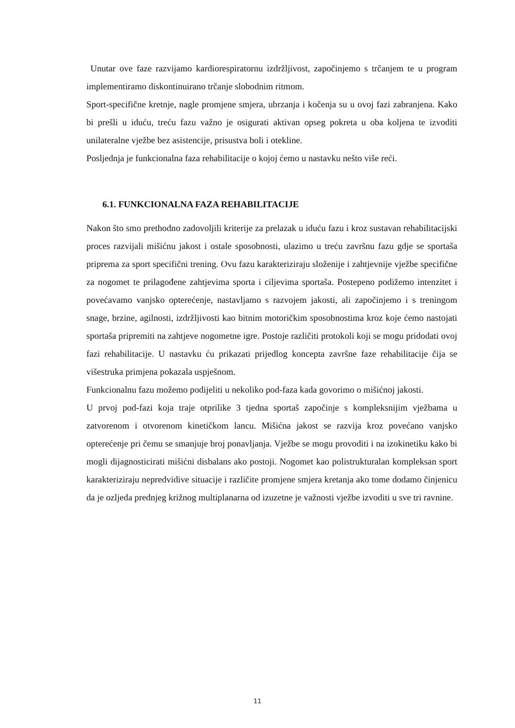Unutar ove faze razvijamo kardiorespiratornu izdržljivost, započinjemo s trčanjem te u program implementiramo diskontinuirano trčanje slobodnim ritmom.
Sport-specifične kretnje, nagle promjene smjera, ubrzanja i kočenja su u ovoj fazi zabranjena. Kako bi prešli u iduću, treću fazu važno je osigurati aktivan opseg pokreta u oba koljena te izvoditi unilateralne vježbe bez asistencije, prisustva boli i otekline.
Posljednja je funkcionalna faza rehabilitacije o kojoj ćemo u nastavku nešto više reći.
6.1. FUNKCIONALNA FAZA REHABILITACIJE
Nakon što smo prethodno zadovoljili kriterije za prelazak u iduću fazu i kroz sustavan rehabilitacijski proces razvijali mišićnu jakost i ostale sposobnosti, ulazimo u treću završnu fazu gdje se sportaša priprema za sport specifični trening. Ovu fazu karakteriziraju složenije i zahtjevnije vježbe specifične za nogomet te prilagođene zahtjevima sporta i ciljevima sportaša. Postepeno podižemo intenzitet i povećavamo vanjsko opterećenje, nastavljamo s razvojem jakosti, ali započinjemo i s treningom snage, brzine, agilnosti, izdržljivosti kao bitnim motoričkim sposobnostima kroz koje ćemo nastojati sportaša pripremiti na zahtjeve nogometne igre. Postoje različiti protokoli koji se mogu pridodati ovoj fazi rehabilitacije. U nastavku ću prikazati prijedlog koncepta završne faze rehabilitacije čija se višestruka primjena pokazala uspješnom.
Funkcionalnu fazu možemo podijeliti u nekoliko pod-faza kada govorimo o mišićnoj jakosti.
U prvoj pod-fazi koja traje otprilike 3 tjedna sportaš započinje s kompleksnijim vježbama u zatvorenom i otvorenom kinetičkom lancu. Mišićna jakost se razvija kroz povećano vanjsko opterećenje pri čemu se smanjuje broj ponavljanja. Vježbe se mogu provoditi i na izokinetiku kako bi mogli dijagnosticirati mišićni disbalans ako postoji. Nogomet kao polistrukturalan kompleksan sport karakteriziraju nepredvidive situacije i različite promjene smjera kretanja ako tome dodamo činjenicu da je ozljeda prednjeg križnog multiplanarna od izuzetne je važnosti vježbe izvoditi u sve tri ravnine.
11